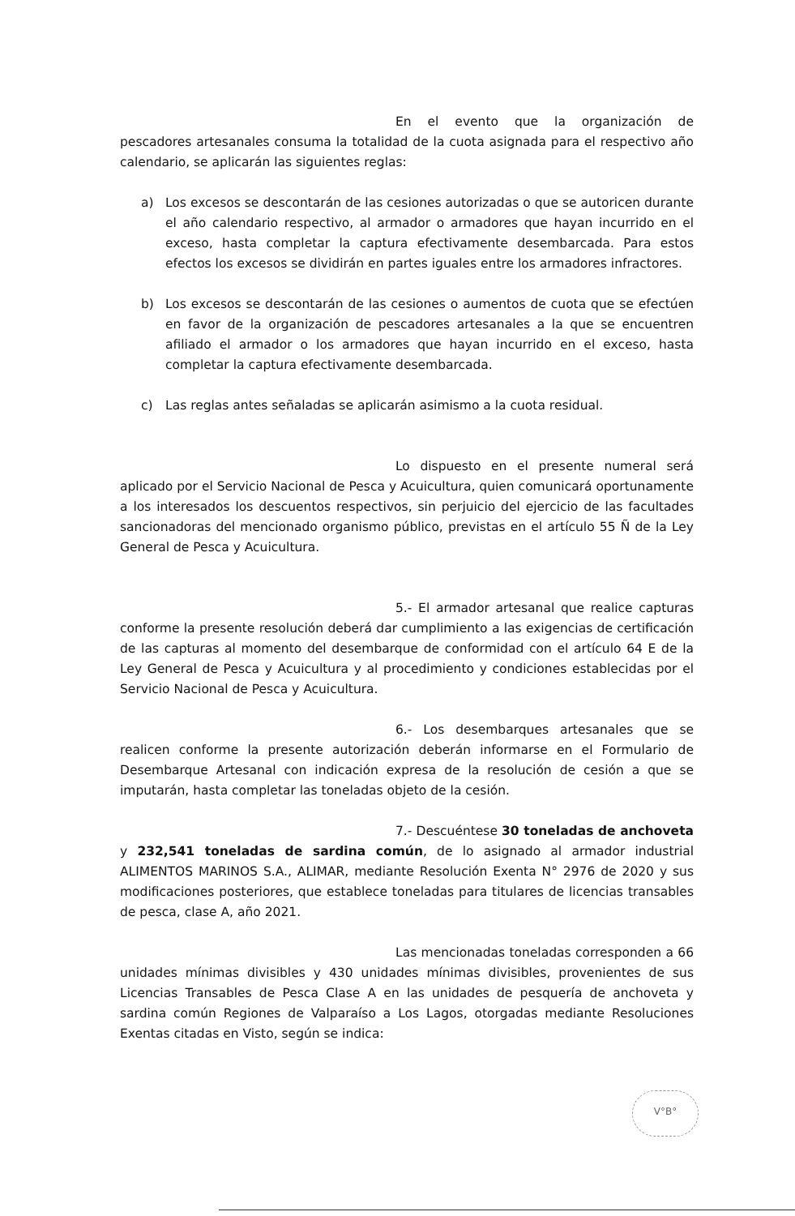En el evento que la organización de pescadores artesanales consuma la totalidad de la cuota asignada para el respectivo año calendario, se aplicarán las siguientes reglas:
a) Los excesos se descontarán de las cesiones autorizadas o que se autoricen durante el año calendario respectivo, al armador o armadores que hayan incurrido en el exceso, hasta completar la captura efectivamente desembarcada. Para estos efectos los excesos se dividirán en partes iguales entre los armadores infractores.
b) Los excesos se descontarán de las cesiones o aumentos de cuota que se efectúen en favor de la organización de pescadores artesanales a la que se encuentren afiliado el armador o los armadores que hayan incurrido en el exceso, hasta completar la captura efectivamente desembarcada.
c) Las reglas antes señaladas se aplicarán asimismo a la cuota residual.
Lo dispuesto en el presente numeral será aplicado por el Servicio Nacional de Pesca y Acuicultura, quien comunicará oportunamente a los interesados los descuentos respectivos, sin perjuicio del ejercicio de las facultades sancionadoras del mencionado organismo público, previstas en el artículo 55 Ñ de la Ley General de Pesca y Acuicultura.
5.- El armador artesanal que realice capturas conforme la presente resolución deberá dar cumplimiento a las exigencias de certificación de las capturas al momento del desembarque de conformidad con el artículo 64 E de la Ley General de Pesca y Acuicultura y al procedimiento y condiciones establecidas por el Servicio Nacional de Pesca y Acuicultura.
6.- Los desembarques artesanales que se realicen conforme la presente autorización deberán informarse en el Formulario de Desembarque Artesanal con indicación expresa de la resolución de cesión a que se imputarán, hasta completar las toneladas objeto de la cesión.
7.- Descuéntese 30 toneladas de anchoveta y 232,541 toneladas de sardina común, de lo asignado al armador industrial ALIMENTOS MARINOS S.A., ALIMAR, mediante Resolución Exenta N° 2976 de 2020 y sus modificaciones posteriores, que establece toneladas para titulares de licencias transables de pesca, clase A, año 2021.
Las mencionadas toneladas corresponden a 66 unidades mínimas divisibles y 430 unidades mínimas divisibles, provenientes de sus Licencias Transables de Pesca Clase A en las unidades de pesquería de anchoveta y sardina común Regiones de Valparaíso a Los Lagos, otorgadas mediante Resoluciones Exentas citadas en Visto, según se indica:
V°B°